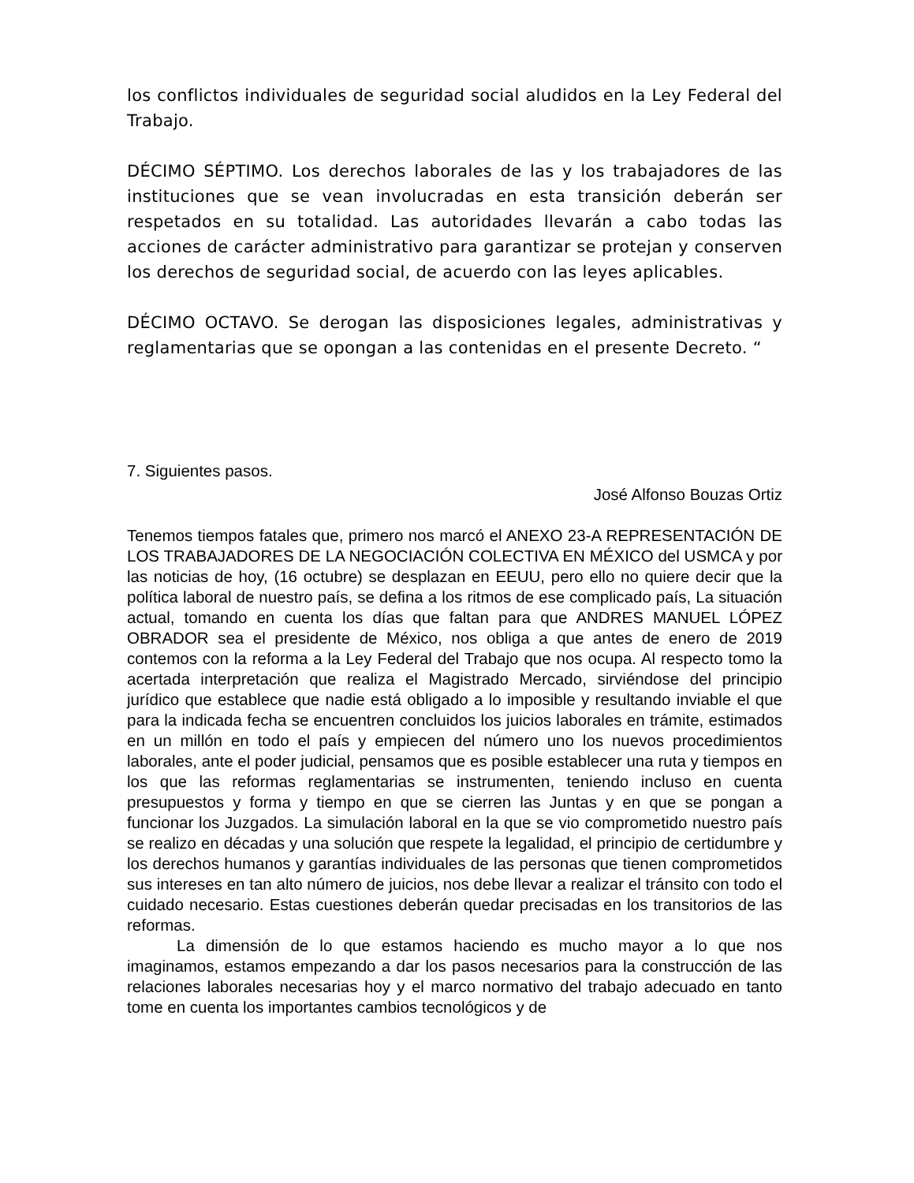los conflictos individuales de seguridad social aludidos en la Ley Federal del Trabajo.
DÉCIMO SÉPTIMO. Los derechos laborales de las y los trabajadores de las instituciones que se vean involucradas en esta transición deberán ser respetados en su totalidad. Las autoridades llevarán a cabo todas las acciones de carácter administrativo para garantizar se protejan y conserven los derechos de seguridad social, de acuerdo con las leyes aplicables.
DÉCIMO OCTAVO. Se derogan las disposiciones legales, administrativas y reglamentarias que se opongan a las contenidas en el presente Decreto. “
7. Siguientes pasos.
José Alfonso Bouzas Ortiz
Tenemos tiempos fatales que, primero nos marcó el ANEXO 23-A REPRESENTACIÓN DE LOS TRABAJADORES DE LA NEGOCIACIÓN COLECTIVA EN MÉXICO del USMCA y por las noticias de hoy, (16 octubre) se desplazan en EEUU, pero ello no quiere decir que la política laboral de nuestro país, se defina a los ritmos de ese complicado país, La situación actual, tomando en cuenta los días que faltan para que ANDRES MANUEL LÓPEZ OBRADOR sea el presidente de México, nos obliga a que antes de enero de 2019 contemos con la reforma a la Ley Federal del Trabajo que nos ocupa. Al respecto tomo la acertada interpretación que realiza el Magistrado Mercado, sirviéndose del principio jurídico que establece que nadie está obligado a lo imposible y resultando inviable el que para la indicada fecha se encuentren concluidos los juicios laborales en trámite, estimados en un millón en todo el país y empiecen del número uno los nuevos procedimientos laborales, ante el poder judicial, pensamos que es posible establecer una ruta y tiempos en los que las reformas reglamentarias se instrumenten, teniendo incluso en cuenta presupuestos y forma y tiempo en que se cierren las Juntas y en que se pongan a funcionar los Juzgados. La simulación laboral en la que se vio comprometido nuestro país se realizo en décadas y una solución que respete la legalidad, el principio de certidumbre y los derechos humanos y garantías individuales de las personas que tienen comprometidos sus intereses en tan alto número de juicios, nos debe llevar a realizar el tránsito con todo el cuidado necesario. Estas cuestiones deberán quedar precisadas en los transitorios de las reformas.
La dimensión de lo que estamos haciendo es mucho mayor a lo que nos imaginamos, estamos empezando a dar los pasos necesarios para la construcción de las relaciones laborales necesarias hoy y el marco normativo del trabajo adecuado en tanto tome en cuenta los importantes cambios tecnológicos y de